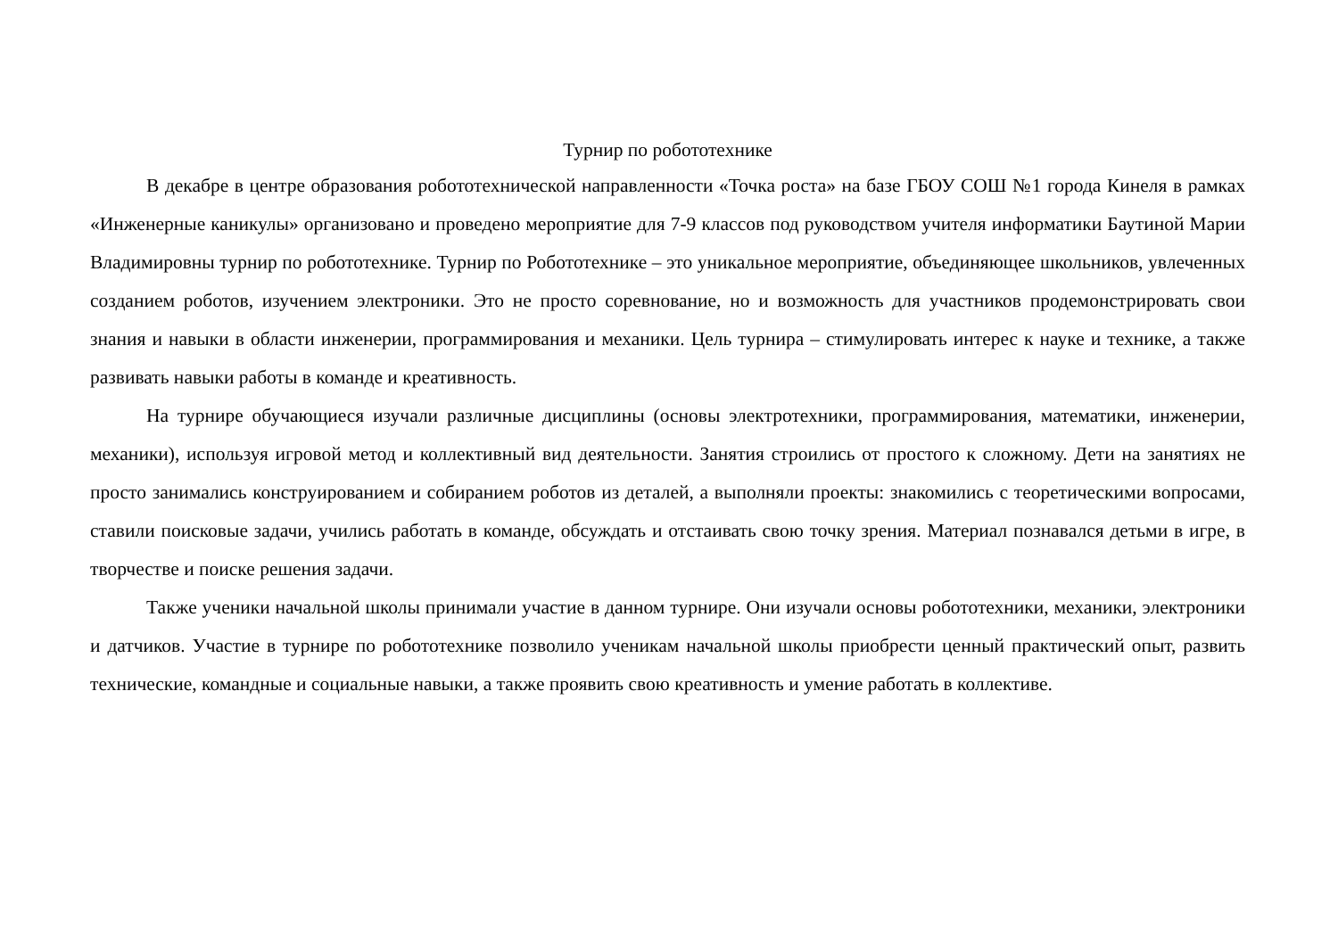Турнир по робототехнике
В декабре в центре образования робототехнической направленности «Точка роста» на базе ГБОУ СОШ №1 города Кинеля в рамках «Инженерные каникулы» организовано и проведено мероприятие для 7-9 классов под руководством учителя информатики Баутиной Марии Владимировны турнир по робототехнике. Турнир по Робототехнике – это уникальное мероприятие, объединяющее школьников, увлеченных созданием роботов, изучением электроники. Это не просто соревнование, но и возможность для участников продемонстрировать свои знания и навыки в области инженерии, программирования и механики. Цель турнира – стимулировать интерес к науке и технике, а также развивать навыки работы в команде и креативность.
На турнире обучающиеся изучали различные дисциплины (основы электротехники, программирования, математики, инженерии, механики), используя игровой метод и коллективный вид деятельности. Занятия строились от простого к сложному. Дети на занятиях не просто занимались конструированием и собиранием роботов из деталей, а выполняли проекты: знакомились с теоретическими вопросами, ставили поисковые задачи, учились работать в команде, обсуждать и отстаивать свою точку зрения. Материал познавался детьми в игре, в творчестве и поиске решения задачи.
Также ученики начальной школы принимали участие в данном турнире. Они изучали основы робототехники, механики, электроники и датчиков. Участие в турнире по робототехнике позволило ученикам начальной школы приобрести ценный практический опыт, развить технические, командные и социальные навыки, а также проявить свою креативность и умение работать в коллективе.